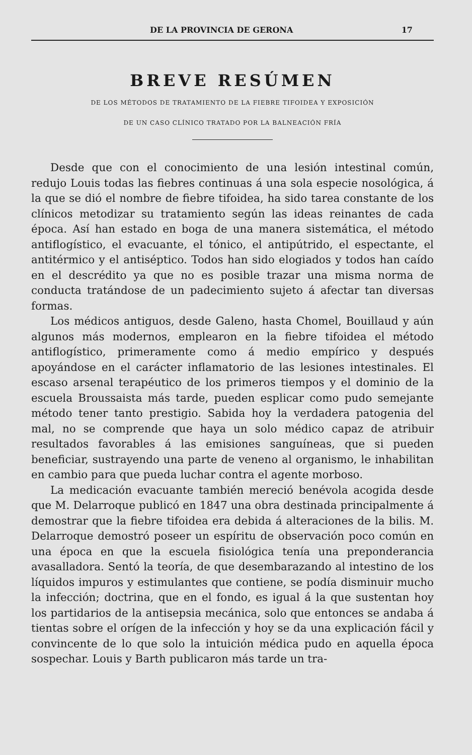DE LA PROVINCIA DE GERONA 17
BREVE RESÚMEN
DE LOS MÉTODOS DE TRATAMIENTO DE LA FIEBRE TIFOIDEA Y EXPOSICIÓN
DE UN CASO CLÍNICO TRATADO POR LA BALNEACIÓN FRÍA
Desde que con el conocimiento de una lesión intestinal común, redujo Louis todas las fiebres continuas á una sola especie nosológica, á la que se dió el nombre de fiebre tifoidea, ha sido tarea constante de los clínicos metodizar su tratamiento según las ideas reinantes de cada época. Así han estado en boga de una manera sistemática, el método antiflogístico, el evacuante, el tónico, el antipútrido, el espectante, el antitérmico y el antiséptico. Todos han sido elogiados y todos han caído en el descrédito ya que no es posible trazar una misma norma de conducta tratándose de un padecimiento sujeto á afectar tan diversas formas.
Los médicos antiguos, desde Galeno, hasta Chomel, Bouillaud y aún algunos más modernos, emplearon en la fiebre tifoidea el método antiflogístico, primeramente como á medio empírico y después apoyándose en el carácter inflamatorio de las lesiones intestinales. El escaso arsenal terapéutico de los primeros tiempos y el dominio de la escuela Broussaista más tarde, pueden esplicar como pudo semejante método tener tanto prestigio. Sabida hoy la verdadera patogenia del mal, no se comprende que haya un solo médico capaz de atribuir resultados favorables á las emisiones sanguíneas, que si pueden beneficiar, sustrayendo una parte de veneno al organismo, le inhabilitan en cambio para que pueda luchar contra el agente morboso.
La medicación evacuante también mereció benévola acogida desde que M. Delarroque publicó en 1847 una obra destinada principalmente á demostrar que la fiebre tifoidea era debida á alteraciones de la bilis. M. Delarroque demostró poseer un espíritu de observación poco común en una época en que la escuela fisiológica tenía una preponderancia avasalladora. Sentó la teoría, de que desembarazando al intestino de los líquidos impuros y estimulantes que contiene, se podía disminuir mucho la infección; doctrina, que en el fondo, es igual á la que sustentan hoy los partidarios de la antisepsia mecánica, solo que entonces se andaba á tientas sobre el orígen de la infección y hoy se da una explicación fácil y convincente de lo que solo la intuición médica pudo en aquella época sospechar. Louis y Barth publicaron más tarde un tra-